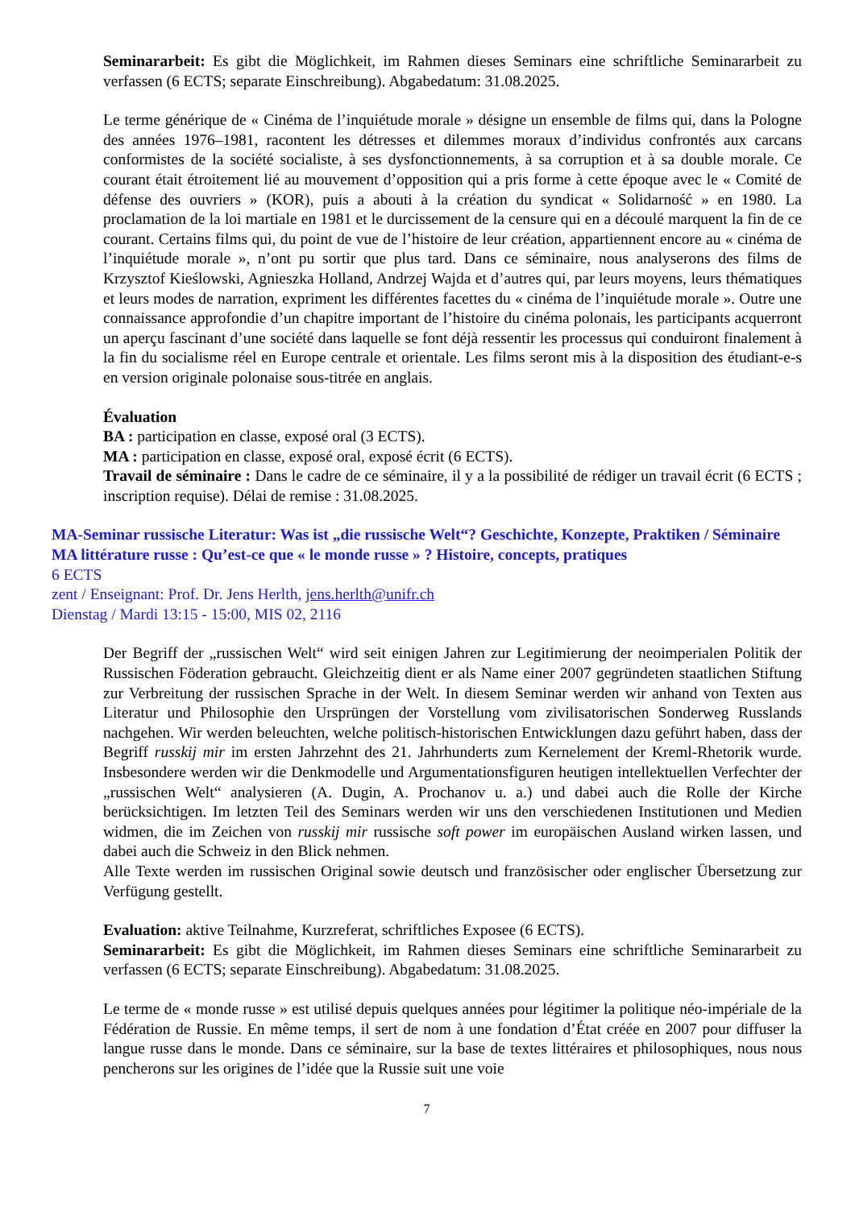Seminararbeit: Es gibt die Möglichkeit, im Rahmen dieses Seminars eine schriftliche Seminararbeit zu verfassen (6 ECTS; separate Einschreibung). Abgabedatum: 31.08.2025.
Le terme générique de « Cinéma de l’inquiétude morale » désigne un ensemble de films qui, dans la Pologne des années 1976–1981, racontent les détresses et dilemmes moraux d’individus confrontés aux carcans conformistes de la société socialiste, à ses dysfonctionnements, à sa corruption et à sa double morale. Ce courant était étroitement lié au mouvement d’opposition qui a pris forme à cette époque avec le « Comité de défense des ouvriers » (KOR), puis a abouti à la création du syndicat « Solidarność » en 1980. La proclamation de la loi martiale en 1981 et le durcissement de la censure qui en a découlé marquent la fin de ce courant. Certains films qui, du point de vue de l’histoire de leur création, appartiennent encore au « cinéma de l’inquiétude morale », n’ont pu sortir que plus tard. Dans ce séminaire, nous analyserons des films de Krzysztof Kieślowski, Agnieszka Holland, Andrzej Wajda et d’autres qui, par leurs moyens, leurs thématiques et leurs modes de narration, expriment les différentes facettes du « cinéma de l’inquiétude morale ». Outre une connaissance approfondie d’un chapitre important de l’histoire du cinéma polonais, les participants acquerront un aperçu fascinant d’une société dans laquelle se font déjà ressentir les processus qui conduiront finalement à la fin du socialisme réel en Europe centrale et orientale. Les films seront mis à la disposition des étudiant-e-s en version originale polonaise sous-titrée en anglais.
Évaluation
BA : participation en classe, exposé oral (3 ECTS).
MA : participation en classe, exposé oral, exposé écrit (6 ECTS).
Travail de séminaire : Dans le cadre de ce séminaire, il y a la possibilité de rédiger un travail écrit (6 ECTS ; inscription requise). Délai de remise : 31.08.2025.
MA-Seminar russische Literatur: Was ist „die russische Welt“? Geschichte, Konzepte, Praktiken / Séminaire MA littérature russe : Qu’est-ce que « le monde russe » ? Histoire, concepts, pratiques
6 ECTS
zent / Enseignant: Prof. Dr. Jens Herlth, jens.herlth@unifr.ch
Dienstag / Mardi 13:15 - 15:00, MIS 02, 2116
Der Begriff der „russischen Welt“ wird seit einigen Jahren zur Legitimierung der neoimperialen Politik der Russischen Föderation gebraucht. Gleichzeitig dient er als Name einer 2007 gegründeten staatlichen Stiftung zur Verbreitung der russischen Sprache in der Welt. In diesem Seminar werden wir anhand von Texten aus Literatur und Philosophie den Ursprüngen der Vorstellung vom zivilisatorischen Sonderweg Russlands nachgehen. Wir werden beleuchten, welche politisch-historischen Entwicklungen dazu geführt haben, dass der Begriff russkij mir im ersten Jahrzehnt des 21. Jahrhunderts zum Kernelement der Kreml-Rhetorik wurde. Insbesondere werden wir die Denkmodelle und Argumentationsfiguren heutigen intellektuellen Verfechter der „russischen Welt“ analysieren (A. Dugin, A. Prochanov u. a.) und dabei auch die Rolle der Kirche berücksichtigen. Im letzten Teil des Seminars werden wir uns den verschiedenen Institutionen und Medien widmen, die im Zeichen von russkij mir russische soft power im europäischen Ausland wirken lassen, und dabei auch die Schweiz in den Blick nehmen.
Alle Texte werden im russischen Original sowie deutsch und französischer oder englischer Übersetzung zur Verfügung gestellt.
Evaluation: aktive Teilnahme, Kurzreferat, schriftliches Exposee (6 ECTS).
Seminararbeit: Es gibt die Möglichkeit, im Rahmen dieses Seminars eine schriftliche Seminararbeit zu verfassen (6 ECTS; separate Einschreibung). Abgabedatum: 31.08.2025.
Le terme de « monde russe » est utilisé depuis quelques années pour légitimer la politique néo-impériale de la Fédération de Russie. En même temps, il sert de nom à une fondation d’État créée en 2007 pour diffuser la langue russe dans le monde. Dans ce séminaire, sur la base de textes littéraires et philosophiques, nous nous pencherons sur les origines de l’idée que la Russie suit une voie
7